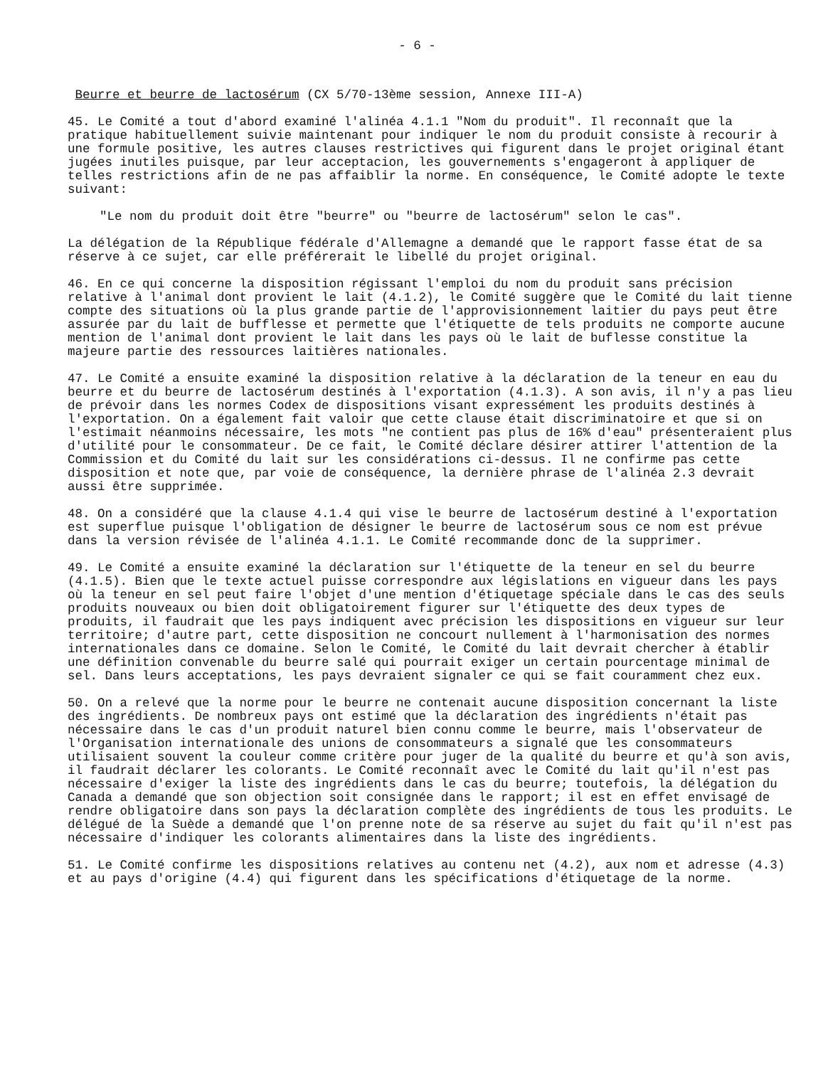- 6 -
Beurre et beurre de lactosérum (CX 5/70-13ème session, Annexe III-A)
45. Le Comité a tout d'abord examiné l'alinéa 4.1.1 "Nom du produit". Il reconnaît que la pratique habituellement suivie maintenant pour indiquer le nom du produit consiste à recourir à une formule positive, les autres clauses restrictives qui figurent dans le projet original étant jugées inutiles puisque, par leur acceptacion, les gouvernements s'engageront à appliquer de telles restrictions afin de ne pas affaiblir la norme. En conséquence, le Comité adopte le texte suivant:
"Le nom du produit doit être "beurre" ou "beurre de lactosérum" selon le cas".
La délégation de la République fédérale d'Allemagne a demandé que le rapport fasse état de sa réserve à ce sujet, car elle préférerait le libellé du projet original.
46. En ce qui concerne la disposition régissant l'emploi du nom du produit sans précision relative à l'animal dont provient le lait (4.1.2), le Comité suggère que le Comité du lait tienne compte des situations où la plus grande partie de l'approvisionnement laitier du pays peut être assurée par du lait de bufflesse et permette que l'étiquette de tels produits ne comporte aucune mention de l'animal dont provient le lait dans les pays où le lait de buflesse constitue la majeure partie des ressources laitières nationales.
47. Le Comité a ensuite examiné la disposition relative à la déclaration de la teneur en eau du beurre et du beurre de lactosérum destinés à l'exportation (4.1.3). A son avis, il n'y a pas lieu de prévoir dans les normes Codex de dispositions visant expressément les produits destinés à l'exportation. On a également fait valoir que cette clause était discriminatoire et que si on l'estimait néanmoins nécessaire, les mots "ne contient pas plus de 16% d'eau" présenteraient plus d'utilité pour le consommateur. De ce fait, le Comité déclare désirer attirer l'attention de la Commission et du Comité du lait sur les considérations ci-dessus. Il ne confirme pas cette disposition et note que, par voie de conséquence, la dernière phrase de l'alinéa 2.3 devrait aussi être supprimée.
48. On a considéré que la clause 4.1.4 qui vise le beurre de lactosérum destiné à l'exportation est superflue puisque l'obligation de désigner le beurre de lactosérum sous ce nom est prévue dans la version révisée de l'alinéa 4.1.1. Le Comité recommande donc de la supprimer.
49. Le Comité a ensuite examiné la déclaration sur l'étiquette de la teneur en sel du beurre (4.1.5). Bien que le texte actuel puisse correspondre aux législations en vigueur dans les pays où la teneur en sel peut faire l'objet d'une mention d'étiquetage spéciale dans le cas des seuls produits nouveaux ou bien doit obligatoirement figurer sur l'étiquette des deux types de produits, il faudrait que les pays indiquent avec précision les dispositions en vigueur sur leur territoire; d'autre part, cette disposition ne concourt nullement à l'harmonisation des normes internationales dans ce domaine. Selon le Comité, le Comité du lait devrait chercher à établir une définition convenable du beurre salé qui pourrait exiger un certain pourcentage minimal de sel. Dans leurs acceptations, les pays devraient signaler ce qui se fait couramment chez eux.
50. On a relevé que la norme pour le beurre ne contenait aucune disposition concernant la liste des ingrédients. De nombreux pays ont estimé que la déclaration des ingrédients n'était pas nécessaire dans le cas d'un produit naturel bien connu comme le beurre, mais l'observateur de l'Organisation internationale des unions de consommateurs a signalé que les consommateurs utilisaient souvent la couleur comme critère pour juger de la qualité du beurre et qu'à son avis, il faudrait déclarer les colorants. Le Comité reconnaît avec le Comité du lait qu'il n'est pas nécessaire d'exiger la liste des ingrédients dans le cas du beurre; toutefois, la délégation du Canada a demandé que son objection soit consignée dans le rapport; il est en effet envisagé de rendre obligatoire dans son pays la déclaration complète des ingrédients de tous les produits. Le délégué de la Suède a demandé que l'on prenne note de sa réserve au sujet du fait qu'il n'est pas nécessaire d'indiquer les colorants alimentaires dans la liste des ingrédients.
51. Le Comité confirme les dispositions relatives au contenu net (4.2), aux nom et adresse (4.3) et au pays d'origine (4.4) qui figurent dans les spécifications d'étiquetage de la norme.